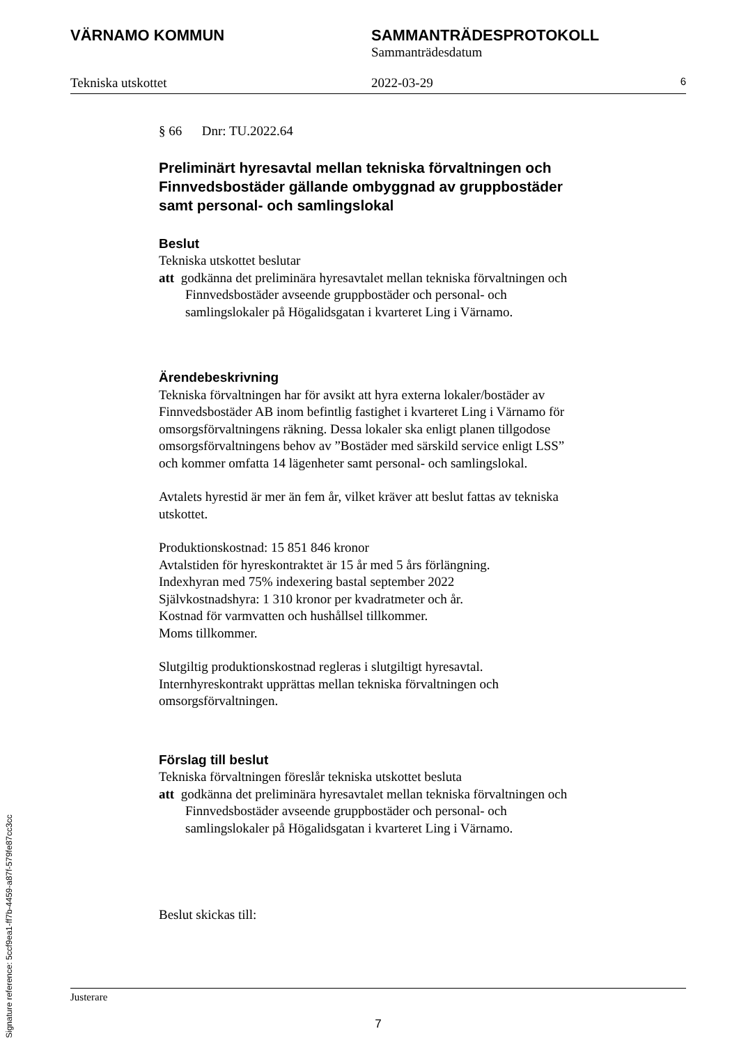VÄRNAMO KOMMUN SAMMANTRÄDESPROTOKOLL
Sammanträdesdatum
Tekniska utskottet 2022-03-29
6
§ 66 Dnr: TU.2022.64
Preliminärt hyresavtal mellan tekniska förvaltningen och Finnvedsbostäder gällande ombyggnad av gruppbostäder samt personal- och samlingslokal
Beslut
Tekniska utskottet beslutar
att godkänna det preliminära hyresavtalet mellan tekniska förvaltningen och Finnvedsbostäder avseende gruppbostäder och personal- och samlingslokaler på Högalidsgatan i kvarteret Ling i Värnamo.
Ärendebeskrivning
Tekniska förvaltningen har för avsikt att hyra externa lokaler/bostäder av Finnvedsbostäder AB inom befintlig fastighet i kvarteret Ling i Värnamo för omsorgsförvaltningens räkning. Dessa lokaler ska enligt planen tillgodose omsorgsförvaltningens behov av ”Bostäder med särskild service enligt LSS” och kommer omfatta 14 lägenheter samt personal- och samlingslokal.
Avtalets hyrestid är mer än fem år, vilket kräver att beslut fattas av tekniska utskottet.
Produktionskostnad: 15 851 846 kronor
Avtalstiden för hyreskontraktet är 15 år med 5 års förlängning.
Indexhyran med 75% indexering bastal september 2022
Självkostnadshyra: 1 310 kronor per kvadratmeter och år.
Kostnad för varmvatten och hushållsel tillkommer.
Moms tillkommer.
Slutgiltig produktionskostnad regleras i slutgiltigt hyresavtal. Internhyreskontrakt upprättas mellan tekniska förvaltningen och omsorgsförvaltningen.
Förslag till beslut
Tekniska förvaltningen föreslår tekniska utskottet besluta
att godkänna det preliminära hyresavtalet mellan tekniska förvaltningen och Finnvedsbostäder avseende gruppbostäder och personal- och samlingslokaler på Högalidsgatan i kvarteret Ling i Värnamo.
Beslut skickas till:
Justerare
7
Signature reference: 5ccf9ea1-ff7b-4459-a87f-579fe87cc3cc